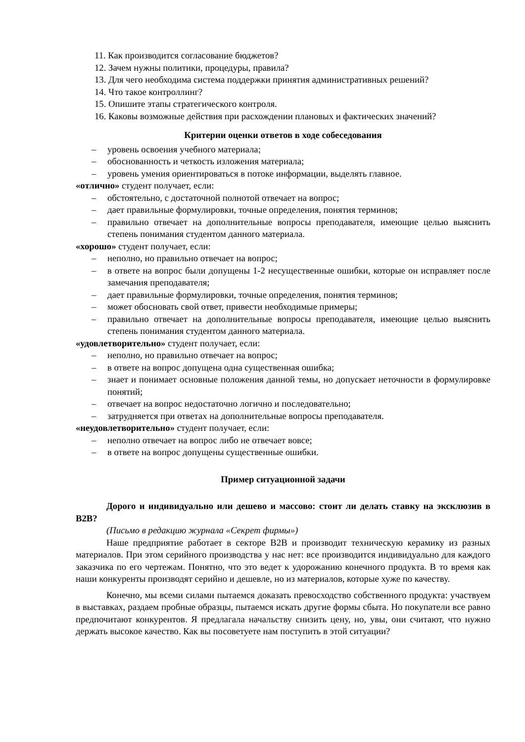11. Как производится согласование бюджетов?
12. Зачем нужны политики, процедуры, правила?
13. Для чего необходима система поддержки принятия административных решений?
14. Что такое контроллинг?
15. Опишите этапы стратегического контроля.
16. Каковы возможные действия при расхождении плановых и фактических значений?
Критерии оценки ответов в ходе собеседования
– уровень освоения учебного материала;
– обоснованность и четкость изложения материала;
– уровень умения ориентироваться в потоке информации, выделять главное.
«отлично» студент получает, если:
– обстоятельно, с достаточной полнотой отвечает на вопрос;
– дает правильные формулировки, точные определения, понятия терминов;
– правильно отвечает на дополнительные вопросы преподавателя, имеющие целью выяснить степень понимания студентом данного материала.
«хорошо» студент получает, если:
– неполно, но правильно отвечает на вопрос;
– в ответе на вопрос были допущены 1-2 несущественные ошибки, которые он исправляет после замечания преподавателя;
– дает правильные формулировки, точные определения, понятия терминов;
– может обосновать свой ответ, привести необходимые примеры;
– правильно отвечает на дополнительные вопросы преподавателя, имеющие целью выяснить степень понимания студентом данного материала.
«удовлетворительно» студент получает, если:
– неполно, но правильно отвечает на вопрос;
– в ответе на вопрос допущена одна существенная ошибка;
– знает и понимает основные положения данной темы, но допускает неточности в формулировке понятий;
– отвечает на вопрос недостаточно логично и последовательно;
– затрудняется при ответах на дополнительные вопросы преподавателя.
«неудовлетворительно» студент получает, если:
– неполно отвечает на вопрос либо не отвечает вовсе;
– в ответе на вопрос допущены существенные ошибки.
Пример ситуационной задачи
Дорого и индивидуально или дешево и массово: стоит ли делать ставку на эксклюзив в B2B?
(Письмо в редакцию журнала «Секрет фирмы»)
Наше предприятие работает в секторе B2B и производит техническую керамику из разных материалов. При этом серийного производства у нас нет: все производится индивидуально для каждого заказчика по его чертежам. Понятно, что это ведет к удорожанию конечного продукта. В то время как наши конкуренты производят серийно и дешевле, но из материалов, которые хуже по качеству.
Конечно, мы всеми силами пытаемся доказать превосходство собственного продукта: участвуем в выставках, раздаем пробные образцы, пытаемся искать другие формы сбыта. Но покупатели все равно предпочитают конкурентов. Я предлагала начальству снизить цену, но, увы, они считают, что нужно держать высокое качество. Как вы посоветуете нам поступить в этой ситуации?